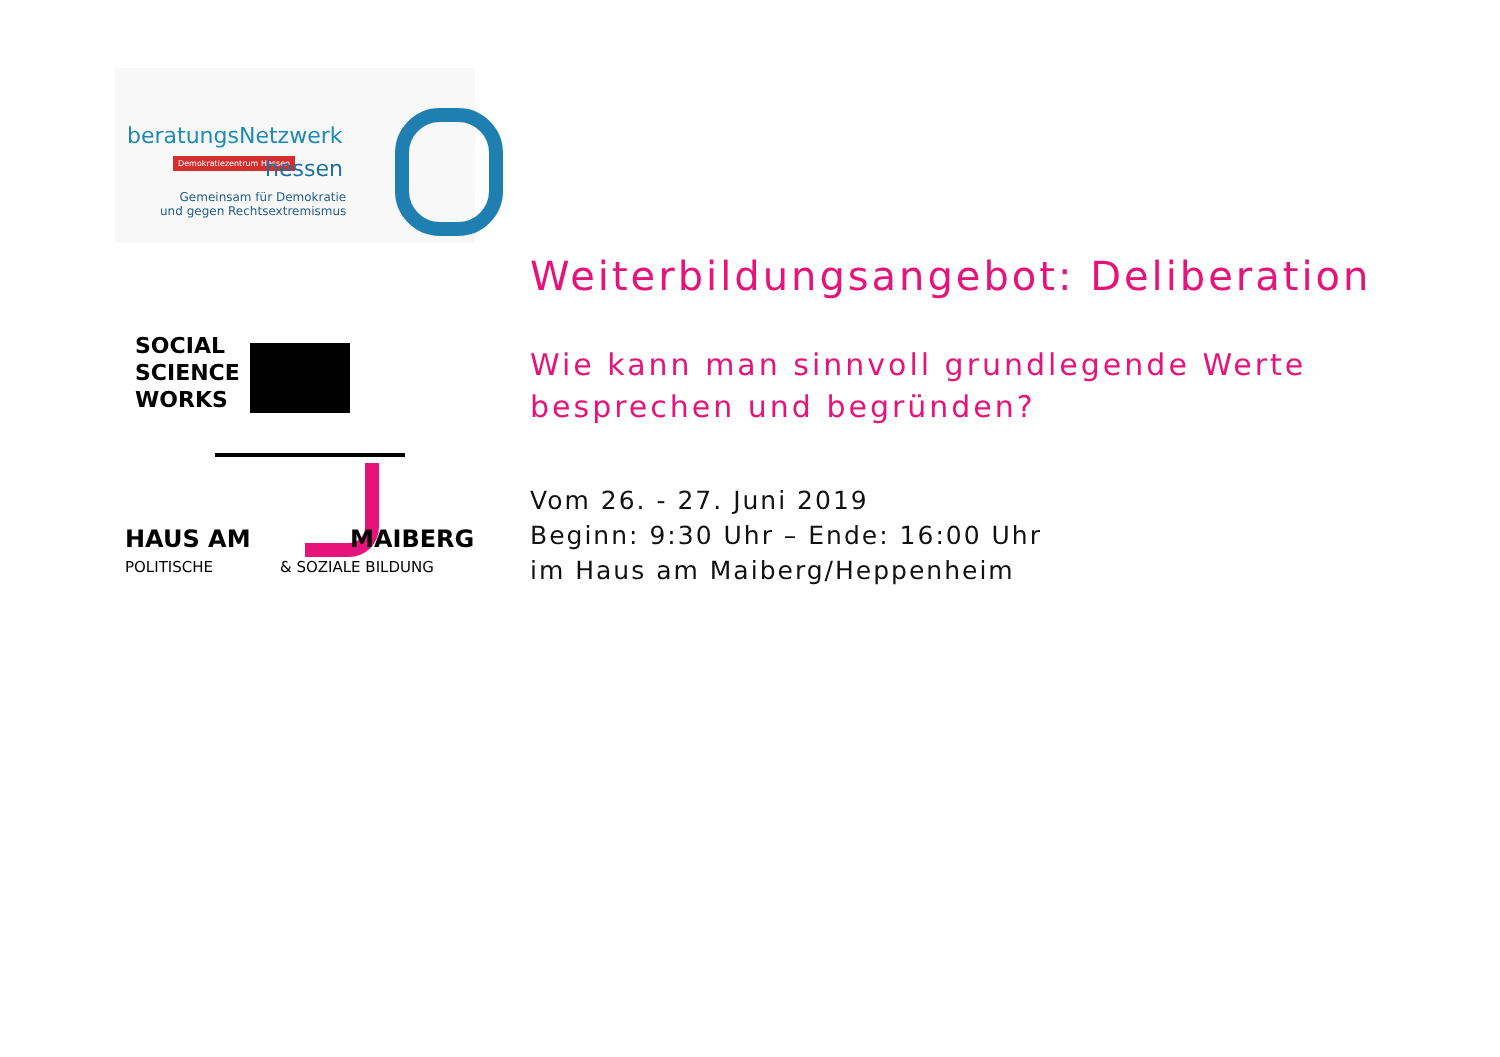beratungsNetzwerk
Demokratiezentrum Hessen hessen
Gemeinsam für Demokratie
und gegen Rechtsextremismus
SOCIAL
SCIENCE
WORKS
HAUS AM MAIBERG
POLITISCHE & SOZIALE BILDUNG
Weiterbildungsangebot: Deliberation
Wie kann man sinnvoll grundlegende Werte
besprechen und begründen?
Vom 26. - 27. Juni 2019
Beginn: 9:30 Uhr – Ende: 16:00 Uhr
im Haus am Maiberg/Heppenheim